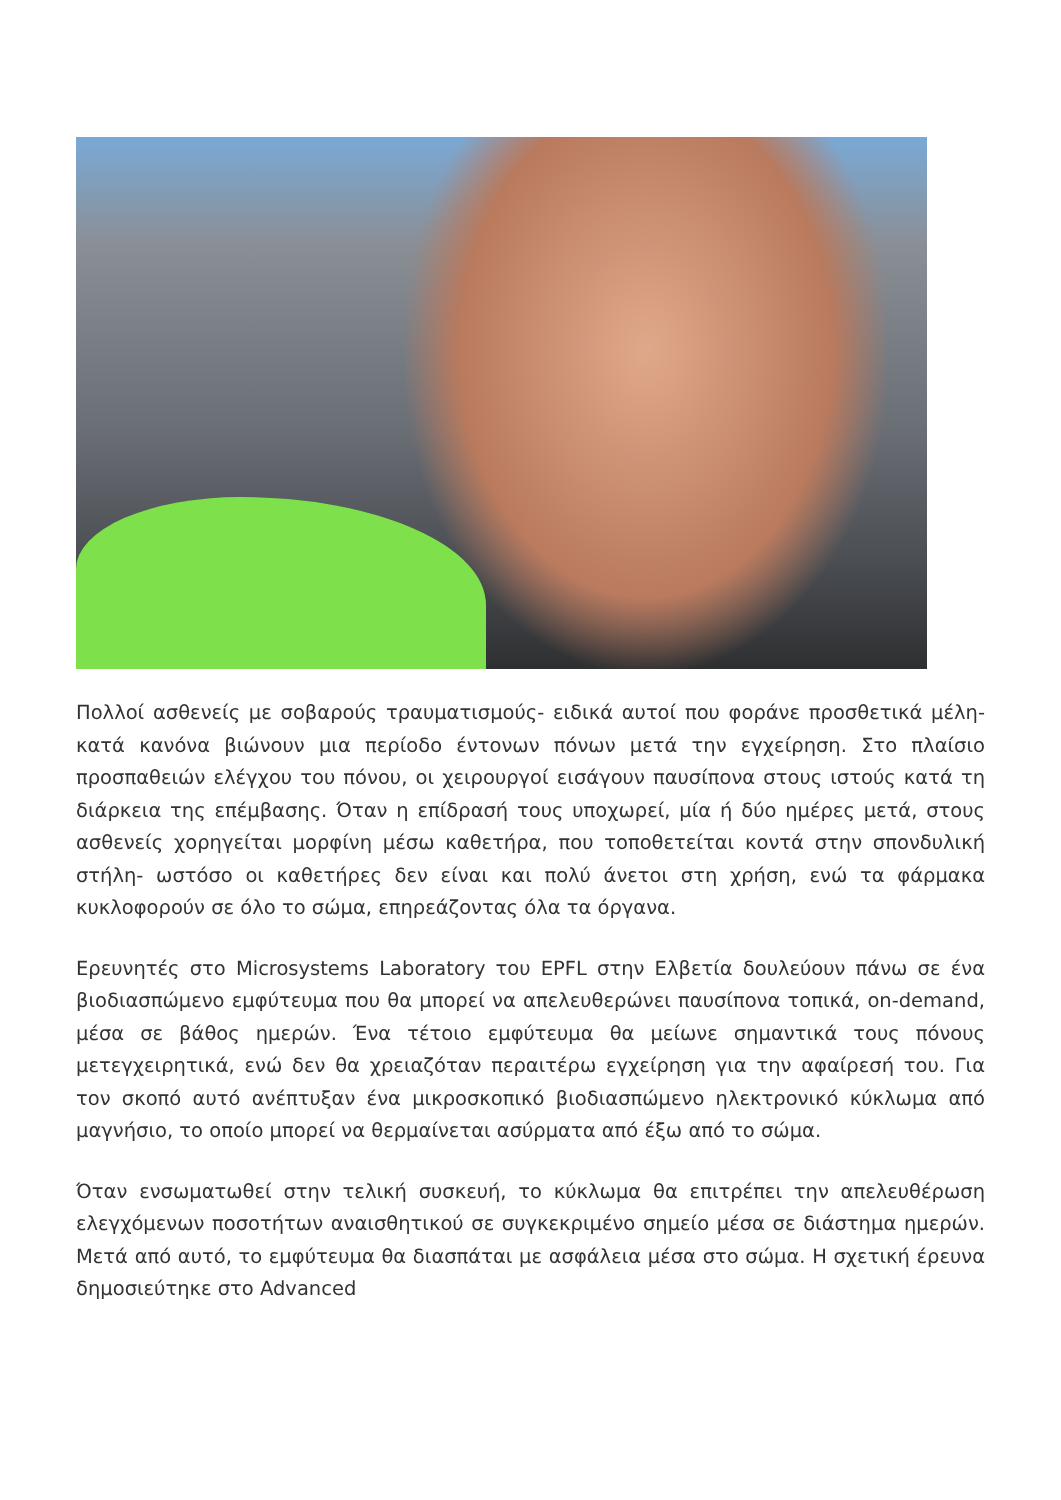Πολλοί ασθενείς με σοβαρούς τραυματισμούς- ειδικά αυτοί που φοράνε προσθετικά μέλη- κατά κανόνα βιώνουν μια περίοδο έντονων πόνων μετά την εγχείρηση. Στο πλαίσιο προσπαθειών ελέγχου του πόνου, οι χειρουργοί εισάγουν παυσίπονα στους ιστούς κατά τη διάρκεια της επέμβασης. Όταν η επίδρασή τους υποχωρεί, μία ή δύο ημέρες μετά, στους ασθενείς χορηγείται μορφίνη μέσω καθετήρα, που τοποθετείται κοντά στην σπονδυλική στήλη- ωστόσο οι καθετήρες δεν είναι και πολύ άνετοι στη χρήση, ενώ τα φάρμακα κυκλοφορούν σε όλο το σώμα, επηρεάζοντας όλα τα όργανα.
Ερευνητές στο Microsystems Laboratory του EPFL στην Ελβετία δουλεύουν πάνω σε ένα βιοδιασπώμενο εμφύτευμα που θα μπορεί να απελευθερώνει παυσίπονα τοπικά, on-demand, μέσα σε βάθος ημερών. Ένα τέτοιο εμφύτευμα θα μείωνε σημαντικά τους πόνους μετεγχειρητικά, ενώ δεν θα χρειαζόταν περαιτέρω εγχείρηση για την αφαίρεσή του. Για τον σκοπό αυτό ανέπτυξαν ένα μικροσκοπικό βιοδιασπώμενο ηλεκτρονικό κύκλωμα από μαγνήσιο, το οποίο μπορεί να θερμαίνεται ασύρματα από έξω από το σώμα.
Όταν ενσωματωθεί στην τελική συσκευή, το κύκλωμα θα επιτρέπει την απελευθέρωση ελεγχόμενων ποσοτήτων αναισθητικού σε συγκεκριμένο σημείο μέσα σε διάστημα ημερών. Μετά από αυτό, το εμφύτευμα θα διασπάται με ασφάλεια μέσα στο σώμα. Η σχετική έρευνα δημοσιεύτηκε στο Advanced